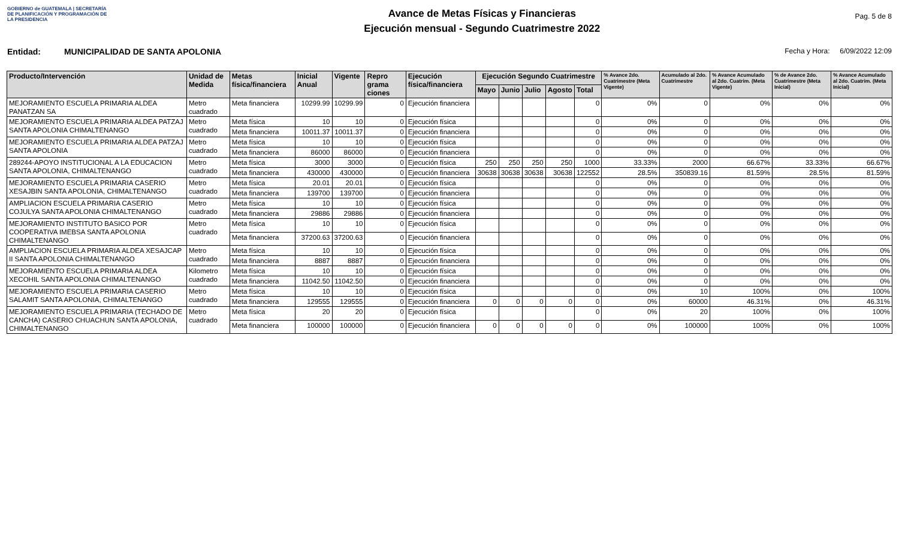GOBIERNO de GUATEMALA | SECRETARÍA DE PLANIFICACIÓN Y PROGRAMACIÓN DE LA PRESIDENCIA
Avance de Metas Físicas y Financieras
Ejecución mensual - Segundo Cuatrimestre 2022
Pag. 5 de 8
Entidad: MUNICIPALIDAD DE SANTA APOLONIA
Fecha y Hora: 6/09/2022 12:09
| Producto/Intervención | Unidad de Medida | Metas física/financiera | Inicial Anual | Vigente | Repro grama ciones | Ejecución física/financiera | Ejecución Segundo Cuatrimestre | | | | | % Avance 2do. Cuatrimestre (Meta Vigente) | Acumulado al 2do. Cuatrimestre | % Avance Acumulado al 2do. Cuatrim. (Meta Vigente) | % de Avance 2do. Cuatrimestre (Meta Inicial) | % Avance Acumulado al 2do. Cuatrim. (Meta Inicial) |
| --- | --- | --- | --- | --- | --- | --- | --- | --- | --- | --- | --- | --- | --- | --- | --- | --- |
| | | | | | | | Mayo | Junio | Julio | Agosto | Total | | | | | |
| MEJORAMIENTO ESCUELA PRIMARIA ALDEA PANATZAN SA | Metro cuadrado | Meta financiera | 10299.99 | 10299.99 | 0 | Ejecución financiera | | | | | 0 | 0% | 0 | 0% | 0% | 0% |
| MEJORAMIENTO ESCUELA PRIMARIA ALDEA PATZAJ SANTA APOLONIA CHIMALTENANGO | Metro cuadrado | Meta física | 10 | 10 | 0 | Ejecución física | | | | | 0 | 0% | 0 | 0% | 0% | 0% |
| | | Meta financiera | 10011.37 | 10011.37 | 0 | Ejecución financiera | | | | | 0 | 0% | 0 | 0% | 0% | 0% |
| MEJORAMIENTO ESCUELA PRIMARIA ALDEA PATZAJ SANTA APOLONIA | Metro cuadrado | Meta física | 10 | 10 | 0 | Ejecución física | | | | | 0 | 0% | 0 | 0% | 0% | 0% |
| | | Meta financiera | 86000 | 86000 | 0 | Ejecución financiera | | | | | 0 | 0% | 0 | 0% | 0% | 0% |
| 289244-APOYO INSTITUCIONAL A LA EDUCACION SANTA APOLONIA, CHIMALTENANGO | Metro cuadrado | Meta física | 3000 | 3000 | 0 | Ejecución física | 250 | 250 | 250 | 250 | 1000 | 33.33% | 2000 | 66.67% | 33.33% | 66.67% |
| | | Meta financiera | 430000 | 430000 | 0 | Ejecución financiera | 30638 | 30638 | 30638 | 30638 | 122552 | 28.5% | 350839.16 | 81.59% | 28.5% | 81.59% |
| MEJORAMIENTO ESCUELA PRIMARIA CASERIO XESAJBIN SANTA APOLONIA, CHIMALTENANGO | Metro cuadrado | Meta física | 20.01 | 20.01 | 0 | Ejecución física | | | | | 0 | 0% | 0 | 0% | 0% | 0% |
| | | Meta financiera | 139700 | 139700 | 0 | Ejecución financiera | | | | | 0 | 0% | 0 | 0% | 0% | 0% |
| AMPLIACION ESCUELA PRIMARIA CASERIO COJULYA SANTA APOLONIA CHIMALTENANGO | Metro cuadrado | Meta física | 10 | 10 | 0 | Ejecución física | | | | | 0 | 0% | 0 | 0% | 0% | 0% |
| | | Meta financiera | 29886 | 29886 | 0 | Ejecución financiera | | | | | 0 | 0% | 0 | 0% | 0% | 0% |
| MEJORAMIENTO INSTITUTO BASICO POR COOPERATIVA IMEBSA SANTA APOLONIA CHIMALTENANGO | Metro cuadrado | Meta física | 10 | 10 | 0 | Ejecución física | | | | | 0 | 0% | 0 | 0% | 0% | 0% |
| | | Meta financiera | 37200.63 | 37200.63 | 0 | Ejecución financiera | | | | | 0 | 0% | 0 | 0% | 0% | 0% |
| AMPLIACION ESCUELA PRIMARIA ALDEA XESAJCAP II SANTA APOLONIA CHIMALTENANGO | Metro cuadrado | Meta física | 10 | 10 | 0 | Ejecución física | | | | | 0 | 0% | 0 | 0% | 0% | 0% |
| | | Meta financiera | 8887 | 8887 | 0 | Ejecución financiera | | | | | 0 | 0% | 0 | 0% | 0% | 0% |
| MEJORAMIENTO ESCUELA PRIMARIA ALDEA XECOHIL SANTA APOLONIA CHIMALTENANGO | Kilometro cuadrado | Meta física | 10 | 10 | 0 | Ejecución física | | | | | 0 | 0% | 0 | 0% | 0% | 0% |
| | | Meta financiera | 11042.50 | 11042.50 | 0 | Ejecución financiera | | | | | 0 | 0% | 0 | 0% | 0% | 0% |
| MEJORAMIENTO ESCUELA PRIMARIA CASERIO SALAMIT SANTA APOLONIA, CHIMALTENANGO | Metro cuadrado | Meta física | 10 | 10 | 0 | Ejecución física | | | | | 0 | 0% | 10 | 100% | 0% | 100% |
| | | Meta financiera | 129555 | 129555 | 0 | Ejecución financiera | 0 | 0 | 0 | 0 | 0 | 0% | 60000 | 46.31% | 0% | 46.31% |
| MEJORAMIENTO ESCUELA PRIMARIA (TECHADO DE CANCHA) CASERIO CHUACHUN SANTA APOLONIA, CHIMALTENANGO | Metro cuadrado | Meta física | 20 | 20 | 0 | Ejecución física | | | | | 0 | 0% | 20 | 100% | 0% | 100% |
| | | Meta financiera | 100000 | 100000 | 0 | Ejecución financiera | 0 | 0 | 0 | 0 | 0 | 0% | 100000 | 100% | 0% | 100% |